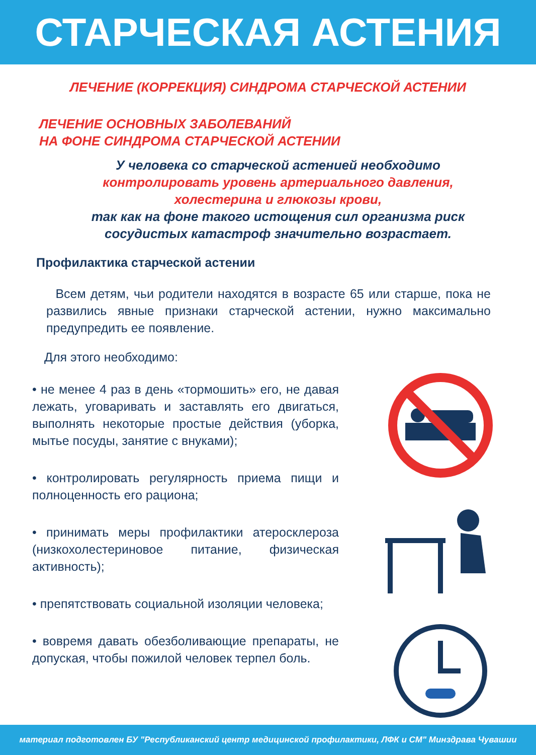СТАРЧЕСКАЯ АСТЕНИЯ
ЛЕЧЕНИЕ (КОРРЕКЦИЯ) СИНДРОМА СТАРЧЕСКОЙ АСТЕНИИ
ЛЕЧЕНИЕ ОСНОВНЫХ ЗАБОЛЕВАНИЙ
НА ФОНЕ СИНДРОМА СТАРЧЕСКОЙ АСТЕНИИ
У человека со старческой астенией необходимо
контролировать уровень артериального давления,
холестерина и глюкозы крови,
так как на фоне такого истощения сил организма риск
сосудистых катастроф значительно возрастает.
Профилактика старческой астении
Всем детям, чьи родители находятся в возрасте 65 или старше, пока не развились явные признаки старческой астении, нужно максимально предупредить ее появление.
Для этого необходимо:
• не менее 4 раз в день «тормошить» его, не давая лежать, уговаривать и заставлять его двигаться, выполнять некоторые простые действия (уборка, мытье посуды, занятие с внуками);
• контролировать регулярность приема пищи и полноценность его рациона;
• принимать меры профилактики атеросклероза (низкохолестериновое питание, физическая активность);
• препятствовать социальной изоляции человека;
• вовремя давать обезболивающие препараты, не допуская, чтобы пожилой человек терпел боль.
материал подготовлен БУ "Республиканский центр медицинской профилактики, ЛФК и СМ" Минздрава Чувашии